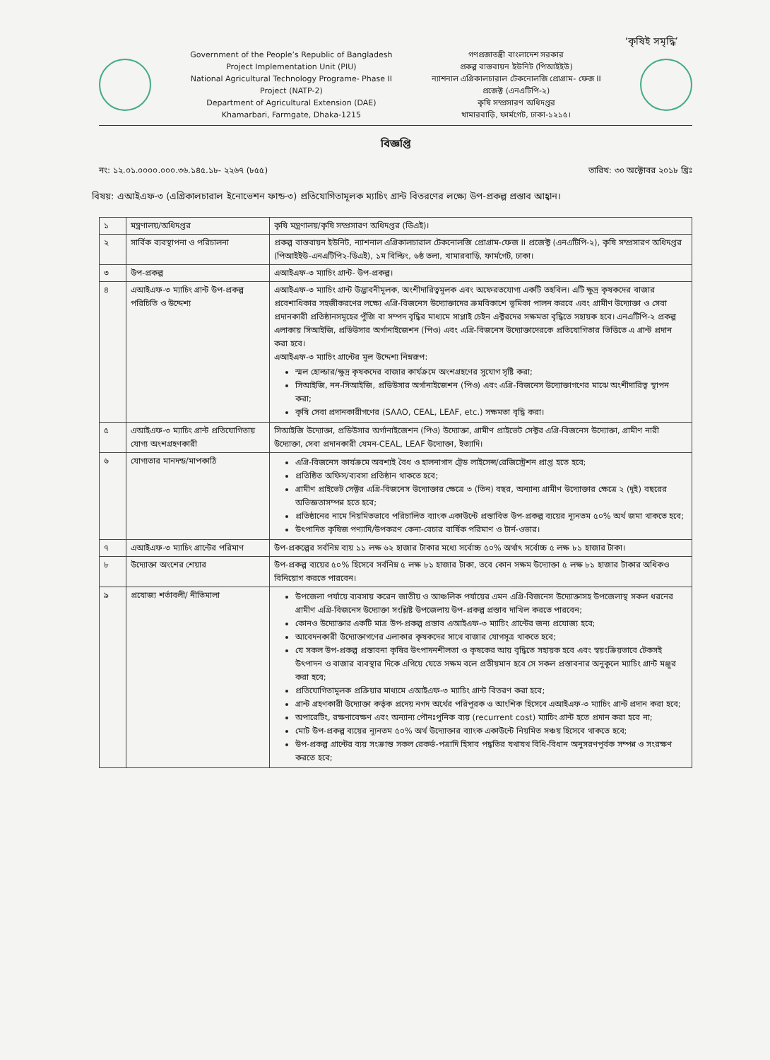‘কৃষিই সমৃদ্ধি’
Government of the People’s Republic of Bangladesh
Project Implementation Unit (PIU)
National Agricultural Technology Programe- Phase II
Project (NATP-2)
Department of Agricultural Extension (DAE)
Khamarbari, Farmgate, Dhaka-1215
গণপ্রজাতন্ত্রী বাংলাদেশ সরকার
প্রকল্প বাস্তবায়ন ইউনিট (পিআইইউ)
ন্যাশনাল এগ্রিকালচারাল টেকনোলজি প্রোগ্রাম- ফেজ II
প্রজেক্ট (এনএটিপি-২)
কৃষি সম্প্রসারণ অধিদপ্তর
খামারবাড়ি, ফার্মগেট, ঢাকা-১২১৫।
বিজ্ঞপ্তি
নং: ১২.০১.০০০০.০০০.৩৬.১৪৫.১৮- ২২৬৭ (৮৫৫) তারিখ: ৩০ অক্টোবর ২০১৮ খ্রিঃ
বিষয়: এআইএফ-৩ (এগ্রিকালচারাল ইনোভেশন ফান্ড-৩) প্রতিযোগিতামূলক ম্যাচিং গ্রান্ট বিতরণের লক্ষ্যে উপ-প্রকল্প প্রস্তাব আহ্বান।
| ১ | মন্ত্রণালয়/অধিদপ্তর | কৃষি মন্ত্রণালয়/কৃষি সম্প্রসারণ অধিদপ্তর (ডিএই)। |
| ২ | সার্বিক ব্যবস্থাপনা ও পরিচালনা | প্রকল্প বাস্তবায়ন ইউনিট, ন্যাশনাল এগ্রিকালচারাল টেকনোলজি প্রোগ্রাম-ফেজ II প্রজেক্ট (এনএটিপি-২), কৃষি সম্প্রসারণ অধিদপ্তর (পিআইইউ-এনএটিপি২-ডিএই), ১ম বিল্ডিং, ৬ষ্ঠ তলা, খামারবাড়ি, ফার্মগেট, ঢাকা। |
| ৩ | উপ-প্রকল্প | এআইএফ-৩ ম্যাচিং গ্রান্ট- উপ-প্রকল্প। |
| ৪ | এআইএফ-৩ ম্যাচিং গ্রান্ট উপ-প্রকল্প পরিচিতি ও উদ্দেশ্য | এআইএফ-৩ ম্যাচিং গ্রান্ট উদ্ভাবনীমূলক, অংশীদারিত্বমূলক এবং অফেরতযোগ্য একটি তহবিল। এটি ক্ষুদ্র কৃষকদের বাজার প্রবেশাধিকার সহজীকরণের লক্ষ্যে এগ্রি-বিজনেস উদ্যোক্তাদের ক্রমবিকাশে ভূমিকা পালন করবে এবং গ্রামীণ উদ্যোক্তা ও সেবা প্রদানকারী প্রতিষ্ঠানসমূহের পুঁজি বা সম্পদ বৃদ্ধির মাধ্যমে সাপ্লাই চেইন এক্টরদের সক্ষমতা বৃদ্ধিতে সহায়ক হবে। এনএটিপি-২ প্রকল্প এলাকায় সিআইজি, প্রডিউসার অর্গানাইজেশন (পিও) এবং এগ্রি-বিজনেস উদ্যোক্তাদেরকে প্রতিযোগিতার ভিত্তিতে এ গ্রান্ট প্রদান করা হবে। এআইএফ-৩ ম্যাচিং গ্রান্টের মূল উদ্দেশ্য নিম্নরূপ: স্মল হোল্ডার/ক্ষুদ্র কৃষকদের বাজার কার্যক্রমে অংশগ্রহণের সুযোগ সৃষ্টি করা; সিআইজি, নন-সিআইজি, প্রডিউসার অর্গানাইজেশন (পিও) এবং এগ্রি-বিজনেস উদ্যোক্তাগণের মাঝে অংশীদারিত্ব স্থাপন করা; কৃষি সেবা প্রদানকারীগণের (SAAO, CEAL, LEAF, etc.) সক্ষমতা বৃদ্ধি করা। |
| ৫ | এআইএফ-৩ ম্যাচিং গ্রান্ট প্রতিযোগিতায় যোগ্য অংশগ্রহণকারী | সিআইজি উদ্যোক্তা, প্রডিউসার অর্গানাইজেশন (পিও) উদ্যোক্তা, গ্রামীণ প্রাইভেট সেক্টর এগ্রি-বিজনেস উদ্যোক্তা, গ্রামীণ নারী উদ্যোক্তা, সেবা প্রদানকারী যেমন-CEAL, LEAF উদ্যোক্তা, ইত্যাদি। |
| ৬ | যোগ্যতার মানদন্ড/মাপকাঠি | এগ্রি-বিজনেস কার্যক্রমে অবশ্যই বৈধ ও হালনাগাদ ট্রেড লাইসেন্স/রেজিস্ট্রেশন প্রাপ্ত হতে হবে; প্রতিষ্ঠিত অফিস/ব্যবসা প্রতিষ্ঠান থাকতে হবে; গ্রামীণ প্রাইভেট সেক্টর এগ্রি-বিজনেস উদ্যোক্তার ক্ষেত্রে ৩ (তিন) বছর, অন্যান্য গ্রামীণ উদ্যোক্তার ক্ষেত্রে ২ (দুই) বছরের অভিজ্ঞতাসম্পন্ন হতে হবে; প্রতিষ্ঠানের নামে নিয়মিতভাবে পরিচালিত ব্যাংক একাউন্টে প্রস্তাবিত উপ-প্রকল্প ব্যয়ের ন্যূনতম ৫০% অর্থ জমা থাকতে হবে; উৎপাদিত কৃষিজ পণ্যাদি/উপকরণ কেনা-বেচার বার্ষিক পরিমাণ ও টার্ন-ওভার। |
| ৭ | এআইএফ-৩ ম্যাচিং গ্রান্টের পরিমাণ | উপ-প্রকল্পের সর্বনিম্ন ব্যয় ১১ লক্ষ ৬২ হাজার টাকার মধ্যে সর্বোচ্চ ৫০% অর্থাৎ সর্বোচ্চ ৫ লক্ষ ৮১ হাজার টাকা। |
| ৮ | উদ্যোক্তা অংশের শেয়ার | উপ-প্রকল্প ব্যয়ের ৫০% হিসেবে সর্বনিম্ন ৫ লক্ষ ৮১ হাজার টাকা, তবে কোন সক্ষম উদ্যোক্তা ৫ লক্ষ ৮১ হাজার টাকার অধিকও বিনিয়োগ করতে পারবেন। |
| ৯ | প্রযোজ্য শর্তাবলী/ নীতিমালা | উপজেলা পর্যায়ে ব্যবসায় করেন জাতীয় ও আঞ্চলিক পর্যায়ের এমন এগ্রি-বিজনেস উদ্যোক্তাসহ উপজেলাস্থ সকল ধরনের গ্রামীণ এগ্রি-বিজনেস উদ্যোক্তা সংশ্লিষ্ট উপজেলায় উপ-প্রকল্প প্রস্তাব দাখিল করতে পারবেন; কোনও উদ্যোক্তার একটি মাত্র উপ-প্রকল্প প্রস্তাব এআইএফ-৩ ম্যাচিং গ্রান্টের জন্য প্রযোজ্য হবে; আবেদনকারী উদ্যোক্তাগণের এলাকার কৃষকদের সাথে বাজার যোগসূত্র থাকতে হবে; যে সকল উপ-প্রকল্প প্রস্তাবনা কৃষির উৎপাদনশীলতা ও কৃষকের আয় বৃদ্ধিতে সহায়ক হবে এবং স্বয়ংক্রিয়ভাবে টেকসই উৎপাদন ও বাজার ব্যবস্থার দিকে এগিয়ে যেতে সক্ষম বলে প্রতীয়মান হবে সে সকল প্রস্তাবনার অনুকূলে ম্যাচিং গ্রান্ট মঞ্জুর করা হবে; প্রতিযোগিতামূলক প্রক্রিয়ার মাধ্যমে এআইএফ-৩ ম্যাচিং গ্রান্ট বিতরণ করা হবে; গ্রান্ট গ্রহণকারী উদ্যোক্তা কর্তৃক প্রদেয় নগদ অর্থের পরিপূরক ও আংশিক হিসেবে এআইএফ-৩ ম্যাচিং গ্রান্ট প্রদান করা হবে; অপারেটিং, রক্ষণাবেক্ষণ এবং অন্যান্য পৌনঃপুনিক ব্যয় (recurrent cost) ম্যাচিং গ্রান্ট হতে প্রদান করা হবে না; মোট উপ-প্রকল্প ব্যয়ের ন্যূনতম ৫০% অর্থ উদ্যোক্তার ব্যাংক একাউন্টে নিয়মিত সঞ্চয় হিসেবে থাকতে হবে; উপ-প্রকল্প গ্রান্টের ব্যয় সংক্রান্ত সকল রেকর্ড-পত্রাদি হিসাব পদ্ধতির যথাযথ বিধি-বিধান অনুসরণপূর্বক সম্পন্ন ও সংরক্ষণ করতে হবে; |